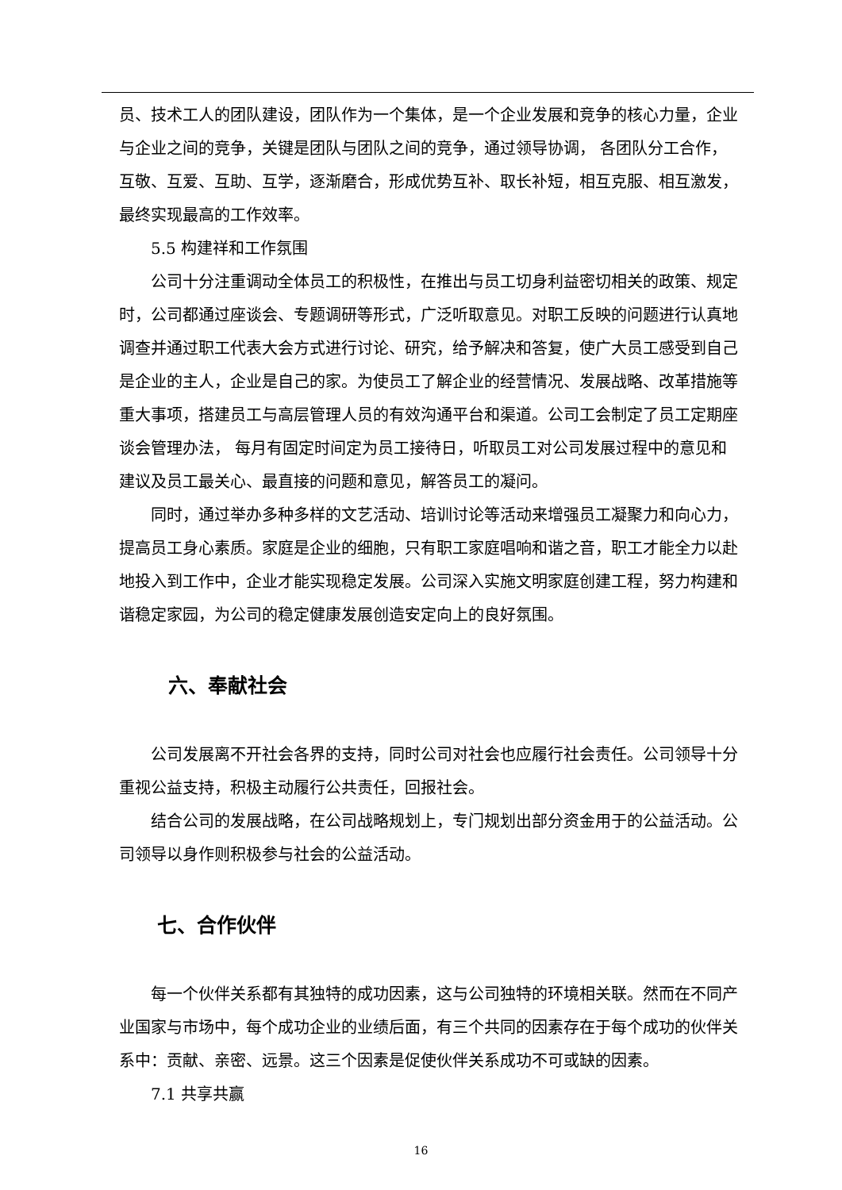员、技术工人的团队建设，团队作为一个集体，是一个企业发展和竞争的核心力量，企业与企业之间的竞争，关键是团队与团队之间的竞争，通过领导协调， 各团队分工合作，互敬、互爱、互助、互学，逐渐磨合，形成优势互补、取长补短，相互克服、相互激发，最终实现最高的工作效率。
5.5 构建祥和工作氛围
公司十分注重调动全体员工的积极性，在推出与员工切身利益密切相关的政策、规定时，公司都通过座谈会、专题调研等形式，广泛听取意见。对职工反映的问题进行认真地调查并通过职工代表大会方式进行讨论、研究，给予解决和答复，使广大员工感受到自己是企业的主人，企业是自己的家。为使员工了解企业的经营情况、发展战略、改革措施等重大事项，搭建员工与高层管理人员的有效沟通平台和渠道。公司工会制定了员工定期座谈会管理办法， 每月有固定时间定为员工接待日，听取员工对公司发展过程中的意见和建议及员工最关心、最直接的问题和意见，解答员工的凝问。
同时，通过举办多种多样的文艺活动、培训讨论等活动来增强员工凝聚力和向心力，提高员工身心素质。家庭是企业的细胞，只有职工家庭唱响和谐之音，职工才能全力以赴地投入到工作中，企业才能实现稳定发展。公司深入实施文明家庭创建工程，努力构建和谐稳定家园，为公司的稳定健康发展创造安定向上的良好氛围。
六、奉献社会
公司发展离不开社会各界的支持，同时公司对社会也应履行社会责任。公司领导十分重视公益支持，积极主动履行公共责任，回报社会。
结合公司的发展战略，在公司战略规划上，专门规划出部分资金用于的公益活动。公司领导以身作则积极参与社会的公益活动。
七、合作伙伴
每一个伙伴关系都有其独特的成功因素，这与公司独特的环境相关联。然而在不同产业国家与市场中，每个成功企业的业绩后面，有三个共同的因素存在于每个成功的伙伴关系中：贡献、亲密、远景。这三个因素是促使伙伴关系成功不可或缺的因素。
7.1 共享共赢
16